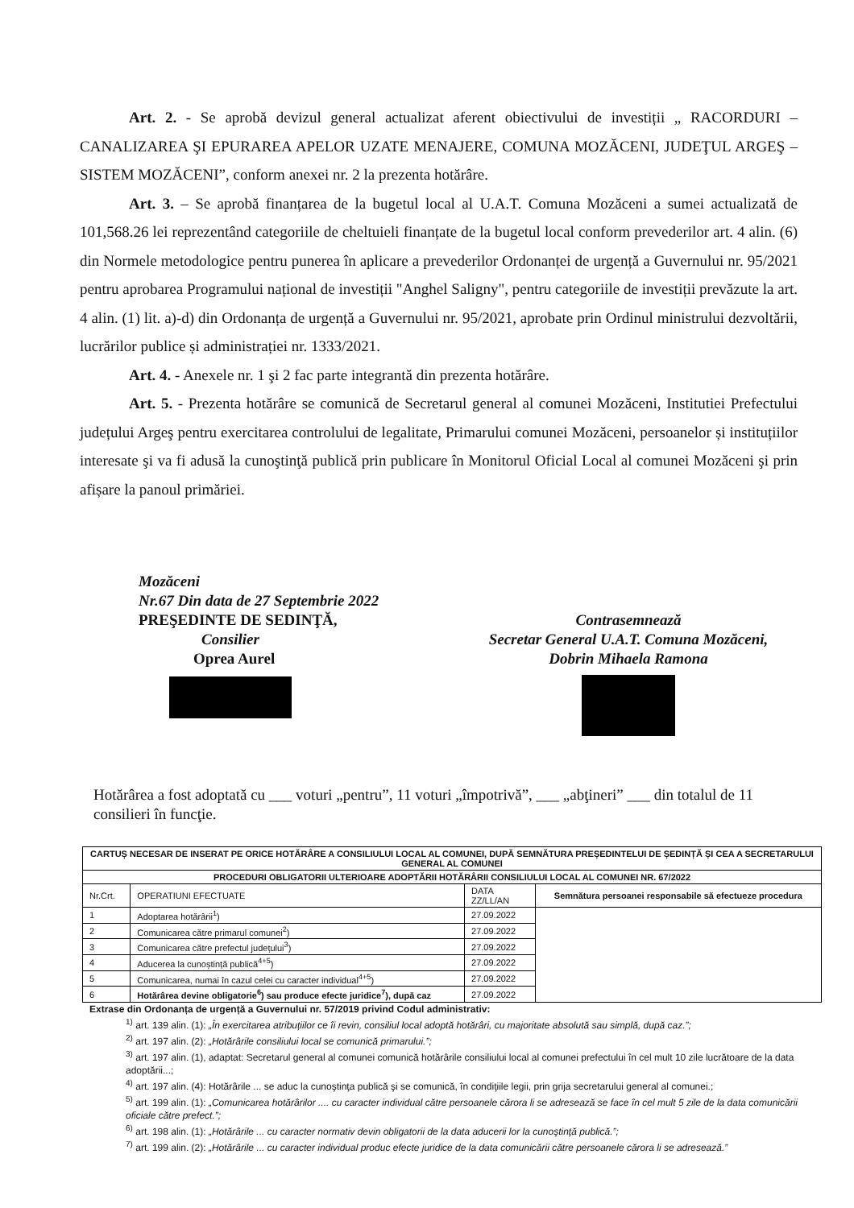Art. 2. - Se aprobă devizul general actualizat aferent obiectivului de investiții „ RACORDURI – CANALIZAREA ŞI EPURAREA APELOR UZATE MENAJERE, COMUNA MOZĂCENI, JUDEŢUL ARGEŞ – SISTEM MOZĂCENI”, conform anexei nr. 2 la prezenta hotărâre.
Art. 3. – Se aprobă finanțarea de la bugetul local al U.A.T. Comuna Mozăceni a sumei actualizată de 101,568.26 lei reprezentând categoriile de cheltuieli finanțate de la bugetul local conform prevederilor art. 4 alin. (6) din Normele metodologice pentru punerea în aplicare a prevederilor Ordonanței de urgență a Guvernului nr. 95/2021 pentru aprobarea Programului național de investiții "Anghel Saligny", pentru categoriile de investiții prevăzute la art. 4 alin. (1) lit. a)-d) din Ordonanța de urgență a Guvernului nr. 95/2021, aprobate prin Ordinul ministrului dezvoltării, lucrărilor publice și administrației nr. 1333/2021.
Art. 4. - Anexele nr. 1 şi 2 fac parte integrantă din prezenta hotărâre.
Art. 5. - Prezenta hotărâre se comunică de Secretarul general al comunei Mozăceni, Institutiei Prefectului județului Argeş pentru exercitarea controlului de legalitate, Primarului comunei Mozăceni, persoanelor și instituțiilor interesate şi va fi adusă la cunoştinţă publică prin publicare în Monitorul Oficial Local al comunei Mozăceni şi prin afișare la panoul primăriei.
Mozăceni
Nr.67 Din data de 27 Septembrie 2022
PREŞEDINTE DE SEDINŢĂ,
Consilier
Oprea Aurel
Contrasemnează
Secretar General U.A.T. Comuna Mozăceni,
Dobrin Mihaela Ramona
Hotărârea a fost adoptată cu ___ voturi „pentru”, 11 voturi „împotrivă”, ___ „abţineri” ___ din totalul de 11 consilieri în funcţie.
| CARTUȘ NECESAR DE INSERAT PE ORICE HOTĂRÂRE A CONSILIULUI LOCAL AL COMUNEI, DUPĂ SEMNĂTURA PREȘEDINTELUI DE ȘEDINȚĂ ȘI CEA A SECRETARULUI GENERAL AL COMUNEI | | | |
| PROCEDURI OBLIGATORII ULTERIOARE ADOPTĂRII HOTĂRÂRII CONSILIULUI LOCAL AL COMUNEI NR. 67/2022 | | | |
| Nr.Crt. | OPERATIUNI EFECTUATE | DATA ZZ/LL/AN | Semnătura persoanei responsabile să efectueze procedura |
| 1 | Adoptarea hotărârii<sup>1</sup>) | 27.09.2022 | |
| 2 | Comunicarea către primarul comunei<sup>2</sup>) | 27.09.2022 | |
| 3 | Comunicarea către prefectul județului<sup>3</sup>) | 27.09.2022 | |
| 4 | Aducerea la cunoștință publică<sup>4+5</sup>) | 27.09.2022 | |
| 5 | Comunicarea, numai în cazul celei cu caracter individual<sup>4+5</sup>) | 27.09.2022 | |
| 6 | Hotărârea devine obligatorie<sup>6</sup>) sau produce efecte juridice<sup>7</sup>), după caz | 27.09.2022 | |
Extrase din Ordonanța de urgență a Guvernului nr. 57/2019 privind Codul administrativ:
<sup>1)</sup> art. 139 alin. (1): „În exercitarea atribuțiilor ce îi revin, consiliul local adoptă hotărâri, cu majoritate absolută sau simplă, după caz.”;
<sup>2)</sup> art. 197 alin. (2): „Hotărârile consiliului local se comunică primarului.”;
<sup>3)</sup> art. 197 alin. (1), adaptat: Secretarul general al comunei comunică hotărârile consiliului local al comunei prefectului în cel mult 10 zile lucrătoare de la data adoptării...;
<sup>4)</sup> art. 197 alin. (4): Hotărârile ... se aduc la cunoştinţa publică şi se comunică, în condiţiile legii, prin grija secretarului general al comunei.;
<sup>5)</sup> art. 199 alin. (1): „Comunicarea hotărârilor .... cu caracter individual către persoanele cărora li se adresează se face în cel mult 5 zile de la data comunicării oficiale către prefect.”;
<sup>6)</sup> art. 198 alin. (1): „Hotărârile ... cu caracter normativ devin obligatorii de la data aducerii lor la cunoştinţă publică.”;
<sup>7)</sup> art. 199 alin. (2): „Hotărârile ... cu caracter individual produc efecte juridice de la data comunicării către persoanele cărora li se adresează.”